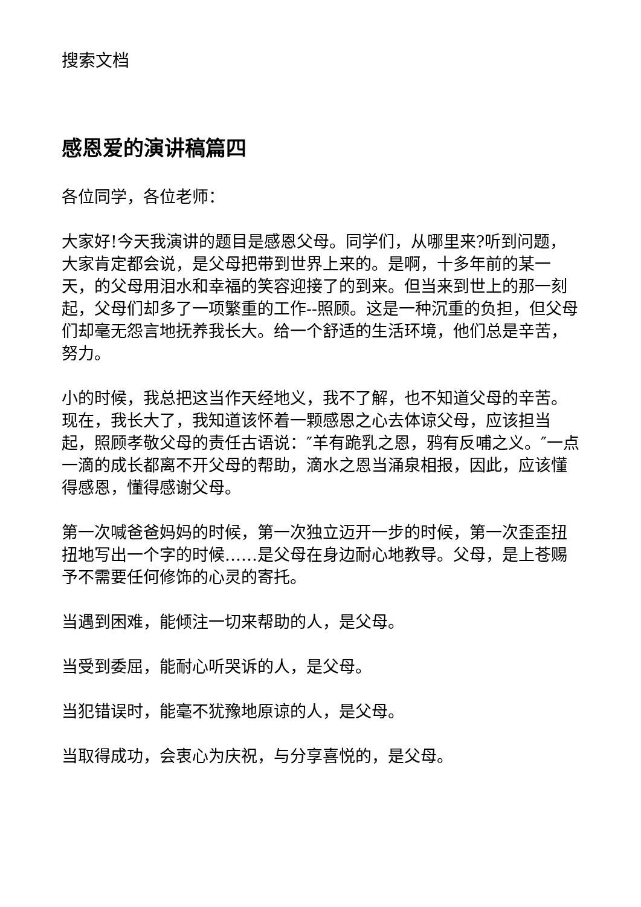搜索文档
感恩爱的演讲稿篇四
各位同学，各位老师：
大家好!今天我演讲的题目是感恩父母。同学们，从哪里来?听到问题，大家肯定都会说，是父母把带到世界上来的。是啊，十多年前的某一天，的父母用泪水和幸福的笑容迎接了的到来。但当来到世上的那一刻起，父母们却多了一项繁重的工作--照顾。这是一种沉重的负担，但父母们却毫无怨言地抚养我长大。给一个舒适的生活环境，他们总是辛苦，努力。
小的时候，我总把这当作天经地义，我不了解，也不知道父母的辛苦。现在，我长大了，我知道该怀着一颗感恩之心去体谅父母，应该担当起，照顾孝敬父母的责任古语说：″羊有跪乳之恩，鸦有反哺之义。″一点一滴的成长都离不开父母的帮助，滴水之恩当涌泉相报，因此，应该懂得感恩，懂得感谢父母。
第一次喊爸爸妈妈的时候，第一次独立迈开一步的时候，第一次歪歪扭扭地写出一个字的时候……是父母在身边耐心地教导。父母，是上苍赐予不需要任何修饰的心灵的寄托。
当遇到困难，能倾注一切来帮助的人，是父母。
当受到委屈，能耐心听哭诉的人，是父母。
当犯错误时，能毫不犹豫地原谅的人，是父母。
当取得成功，会衷心为庆祝，与分享喜悦的，是父母。